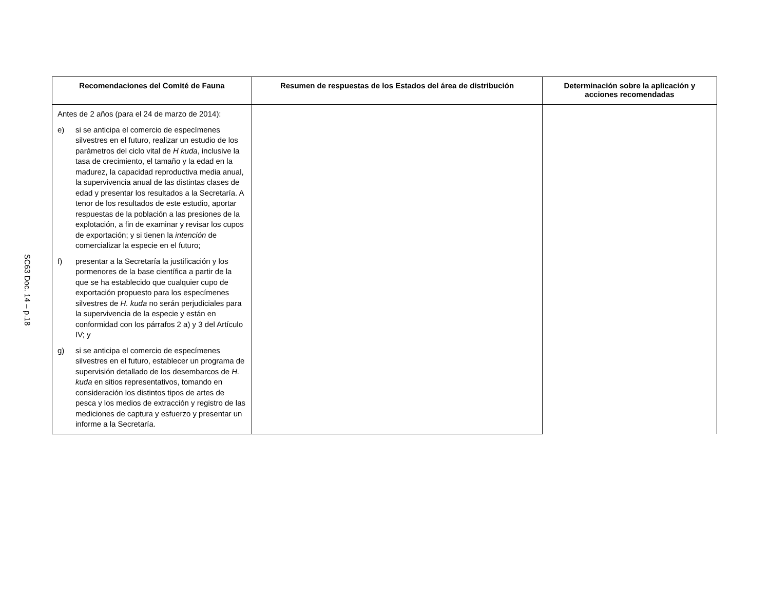SC63 Doc. 14 – p.18
| Recomendaciones del Comité de Fauna | Resumen de respuestas de los Estados del área de distribución | Determinación sobre la aplicación y acciones recomendadas |
| --- | --- | --- |
| Antes de 2 años (para el 24 de marzo de 2014): e) si se anticipa el comercio de especímenes silvestres en el futuro, realizar un estudio de los parámetros del ciclo vital de H kuda , inclusive la tasa de crecimiento, el tamaño y la edad en la madurez, la capacidad reproductiva media anual, la supervivencia anual de las distintas clases de edad y presentar los resultados a la Secretaría. A tenor de los resultados de este estudio, aportar respuestas de la población a las presiones de la explotación, a fin de examinar y revisar los cupos de exportación; y si tienen la intención de comercializar la especie en el futuro; f) presentar a la Secretaría la justificación y los pormenores de la base científica a partir de la que se ha establecido que cualquier cupo de exportación propuesto para los especímenes silvestres de H. kuda no serán perjudiciales para la supervivencia de la especie y están en conformidad con los párrafos 2 a) y 3 del Artículo IV; y g) si se anticipa el comercio de especímenes silvestres en el futuro, establecer un programa de supervisión detallado de los desembarcos de H. kuda en sitios representativos, tomando en consideración los distintos tipos de artes de pesca y los medios de extracción y registro de las mediciones de captura y esfuerzo y presentar un informe a la Secretaría. | | |